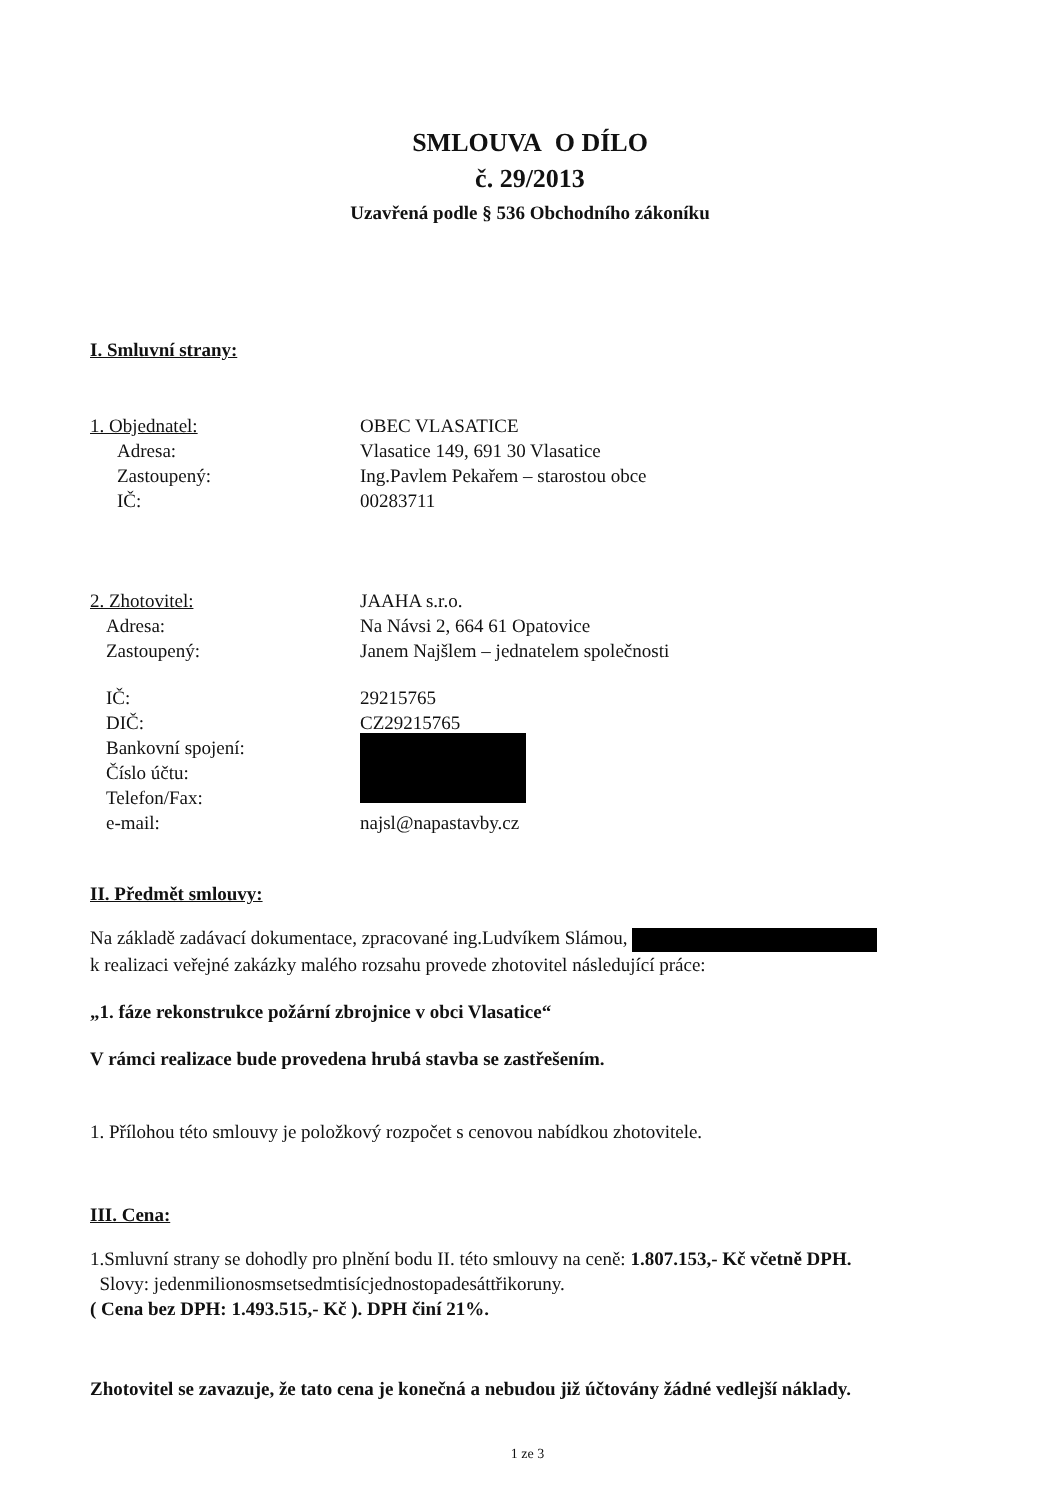SMLOUVA O DÍLO
č. 29/2013
Uzavřená podle § 536 Obchodního zákoníku
I. Smluvní strany:
1. Objednatel: OBEC VLASATICE
Adresa: Vlasatice 149, 691 30 Vlasatice
Zastoupený: Ing.Pavlem Pekařem – starostou obce
IČ: 00283711
2. Zhotovitel: JAAHA s.r.o.
Adresa: Na Návsi 2, 664 61 Opatovice
Zastoupený: Janem Najšlem – jednatelem společnosti
IČ: 29215765
DIČ: CZ29215765
Bankovní spojení:
Číslo účtu:
Telefon/Fax:
e-mail: najsl@napastavby.cz
II. Předmět smlouvy:
Na základě zadávací dokumentace, zpracované ing.Ludvíkem Slámou,
k realizaci veřejné zakázky malého rozsahu provede zhotovitel následující práce:
„1. fáze rekonstrukce požární zbrojnice v obci Vlasatice“
V rámci realizace bude provedena hrubá stavba se zastřešením.
1. Přílohou této smlouvy je položkový rozpočet s cenovou nabídkou zhotovitele.
III. Cena:
1.Smluvní strany se dohodly pro plnění bodu II. této smlouvy na ceně: 1.807.153,- Kč včetně DPH.
Slovy: jedenmilionosmsetsedmtisícjednostopadesáttřikoruny.
( Cena bez DPH: 1.493.515,- Kč ). DPH činí 21%.
Zhotovitel se zavazuje, že tato cena je konečná a nebudou již účtovány žádné vedlejší náklady.
1 ze 3